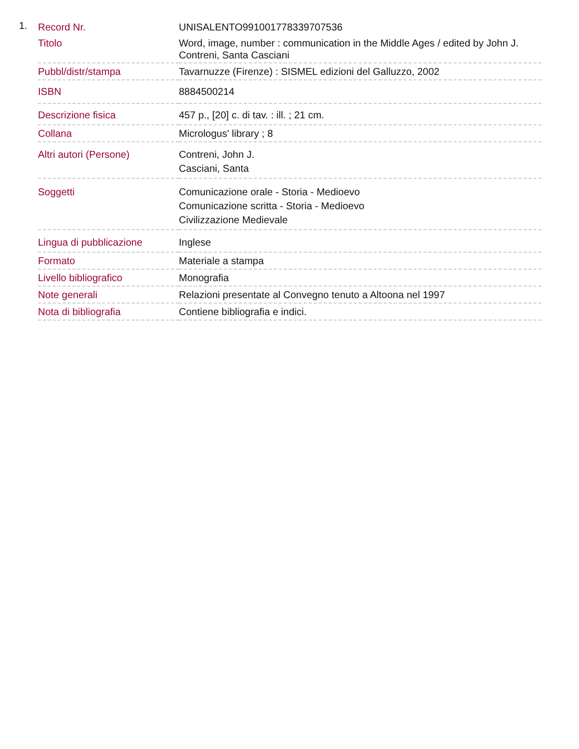1.
| Record Nr. | UNISALENTO991001778339707536 |
| Titolo | Word, image, number : communication in the Middle Ages / edited by John J. Contreni, Santa Casciani |
| Pubbl/distr/stampa | Tavarnuzze (Firenze) : SISMEL edizioni del Galluzzo, 2002 |
| ISBN | 8884500214 |
| Descrizione fisica | 457 p., [20] c. di tav. : ill. ; 21 cm. |
| Collana | Micrologus' library ; 8 |
| Altri autori (Persone) | Contreni, John J. Casciani, Santa |
| Soggetti | Comunicazione orale - Storia - Medioevo Comunicazione scritta - Storia - Medioevo Civilizzazione Medievale |
| Lingua di pubblicazione | Inglese |
| Formato | Materiale a stampa |
| Livello bibliografico | Monografia |
| Note generali | Relazioni presentate al Convegno tenuto a Altoona nel 1997 |
| Nota di bibliografia | Contiene bibliografia e indici. |